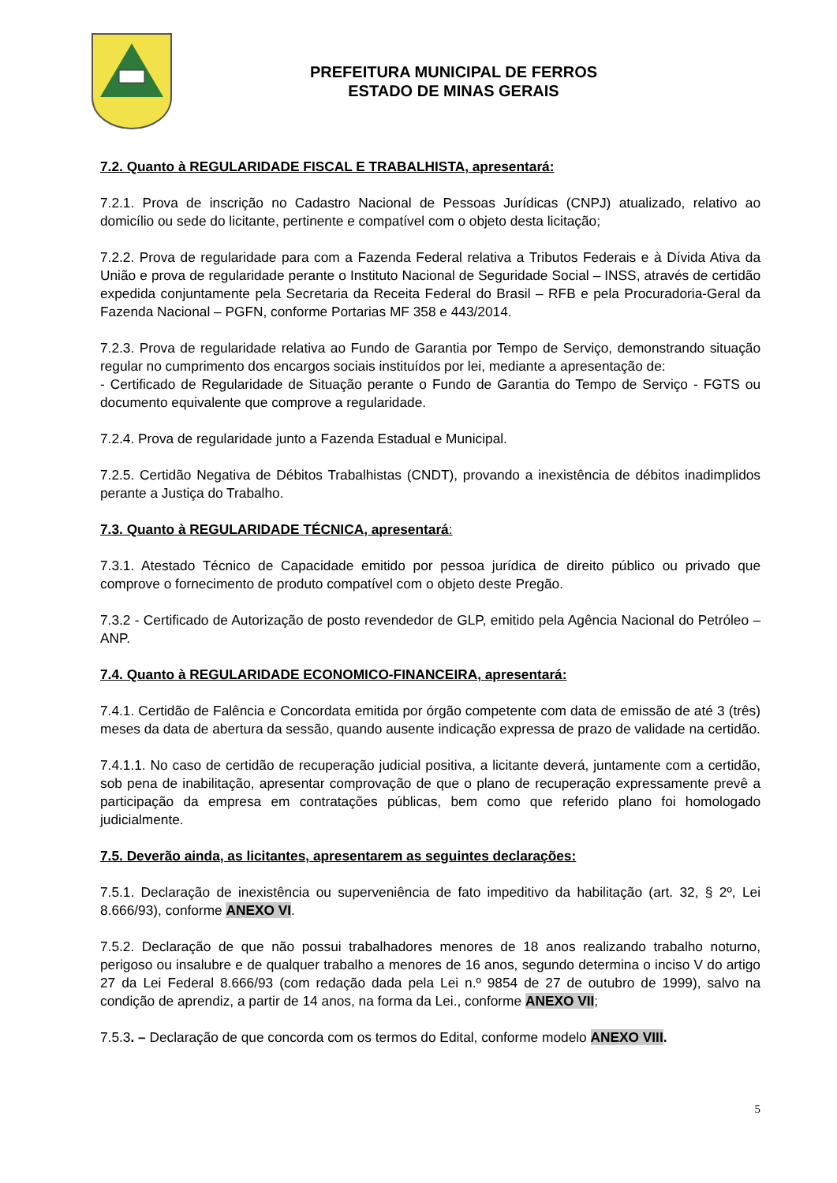PREFEITURA MUNICIPAL DE FERROS
ESTADO DE MINAS GERAIS
7.2. Quanto à REGULARIDADE FISCAL E TRABALHISTA, apresentará:
7.2.1. Prova de inscrição no Cadastro Nacional de Pessoas Jurídicas (CNPJ) atualizado, relativo ao domicílio ou sede do licitante, pertinente e compatível com o objeto desta licitação;
7.2.2. Prova de regularidade para com a Fazenda Federal relativa a Tributos Federais e à Dívida Ativa da União e prova de regularidade perante o Instituto Nacional de Seguridade Social – INSS, através de certidão expedida conjuntamente pela Secretaria da Receita Federal do Brasil – RFB e pela Procuradoria-Geral da Fazenda Nacional – PGFN, conforme Portarias MF 358 e 443/2014.
7.2.3. Prova de regularidade relativa ao Fundo de Garantia por Tempo de Serviço, demonstrando situação regular no cumprimento dos encargos sociais instituídos por lei, mediante a apresentação de:
- Certificado de Regularidade de Situação perante o Fundo de Garantia do Tempo de Serviço - FGTS ou documento equivalente que comprove a regularidade.
7.2.4. Prova de regularidade junto a Fazenda Estadual e Municipal.
7.2.5. Certidão Negativa de Débitos Trabalhistas (CNDT), provando a inexistência de débitos inadimplidos perante a Justiça do Trabalho.
7.3. Quanto à REGULARIDADE TÉCNICA, apresentará:
7.3.1. Atestado Técnico de Capacidade emitido por pessoa jurídica de direito público ou privado que comprove o fornecimento de produto compatível com o objeto deste Pregão.
7.3.2 - Certificado de Autorização de posto revendedor de GLP, emitido pela Agência Nacional do Petróleo – ANP.
7.4. Quanto à REGULARIDADE ECONOMICO-FINANCEIRA, apresentará:
7.4.1. Certidão de Falência e Concordata emitida por órgão competente com data de emissão de até 3 (três) meses da data de abertura da sessão, quando ausente indicação expressa de prazo de validade na certidão.
7.4.1.1. No caso de certidão de recuperação judicial positiva, a licitante deverá, juntamente com a certidão, sob pena de inabilitação, apresentar comprovação de que o plano de recuperação expressamente prevê a participação da empresa em contratações públicas, bem como que referido plano foi homologado judicialmente.
7.5. Deverão ainda, as licitantes, apresentarem as seguintes declarações:
7.5.1. Declaração de inexistência ou superveniência de fato impeditivo da habilitação (art. 32, § 2º, Lei 8.666/93), conforme ANEXO VI.
7.5.2. Declaração de que não possui trabalhadores menores de 18 anos realizando trabalho noturno, perigoso ou insalubre e de qualquer trabalho a menores de 16 anos, segundo determina o inciso V do artigo 27 da Lei Federal 8.666/93 (com redação dada pela Lei n.º 9854 de 27 de outubro de 1999), salvo na condição de aprendiz, a partir de 14 anos, na forma da Lei., conforme ANEXO VII;
7.5.3. – Declaração de que concorda com os termos do Edital, conforme modelo ANEXO VIII.
5